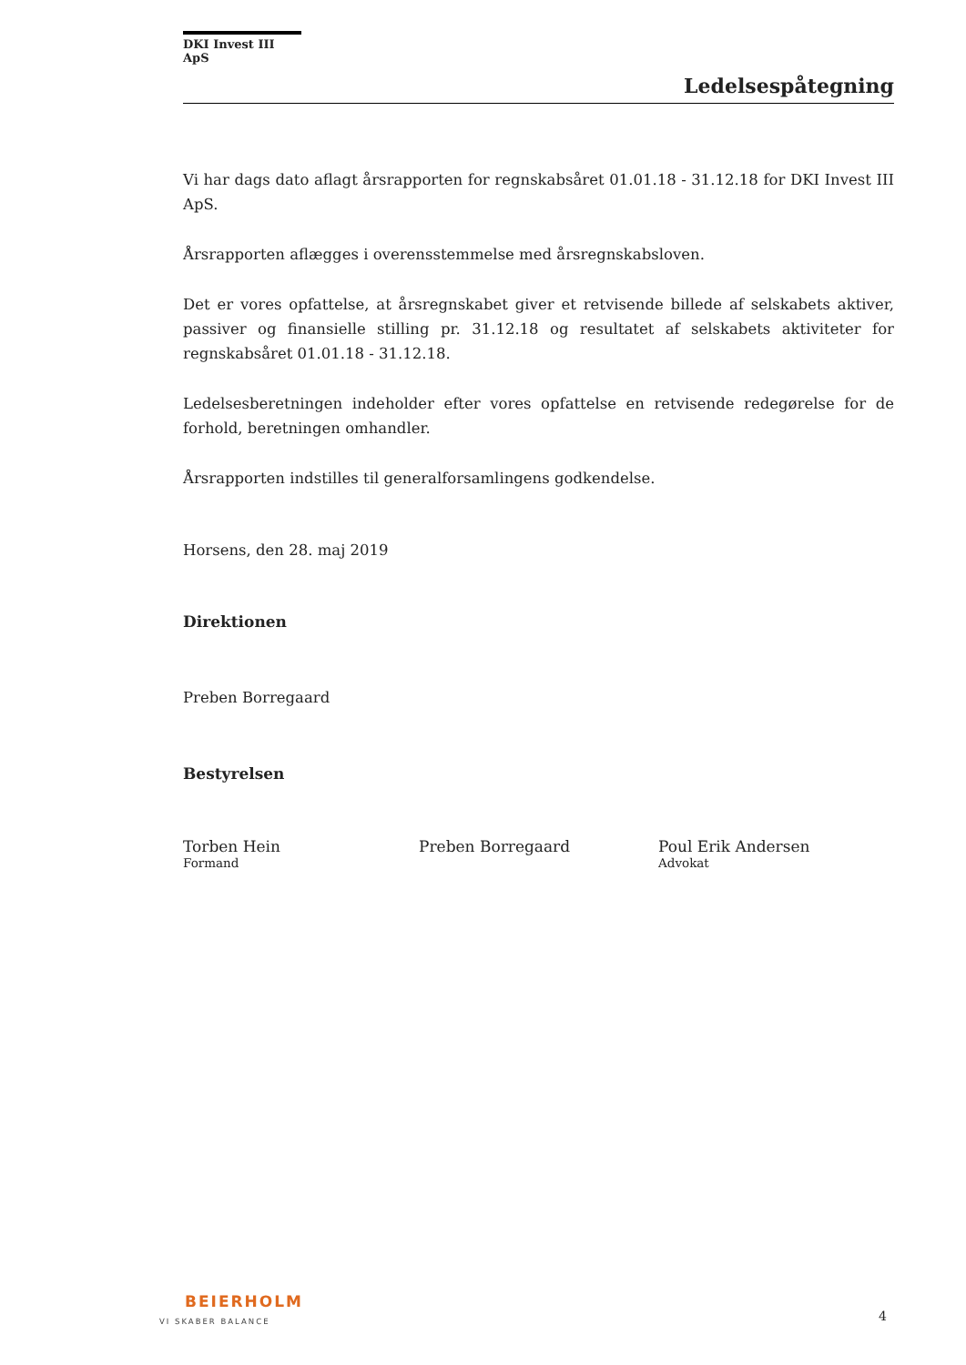DKI Invest III ApS
Ledelsespåtegning
Vi har dags dato aflagt årsrapporten for regnskabsåret 01.01.18 - 31.12.18 for DKI Invest III ApS.
Årsrapporten aflægges i overensstemmelse med årsregnskabsloven.
Det er vores opfattelse, at årsregnskabet giver et retvisende billede af selskabets aktiver, passiver og finansielle stilling pr. 31.12.18 og resultatet af selskabets aktiviteter for regnskabsåret 01.01.18 - 31.12.18.
Ledelsesberetningen indeholder efter vores opfattelse en retvisende redegørelse for de forhold, beretningen omhandler.
Årsrapporten indstilles til generalforsamlingens godkendelse.
Horsens, den 28. maj 2019
Direktionen
Preben Borregaard
Bestyrelsen
Torben Hein
Formand
Preben Borregaard Poul Erik Andersen
Advokat
BEIERHOLM
VI SKABER BALANCE
4